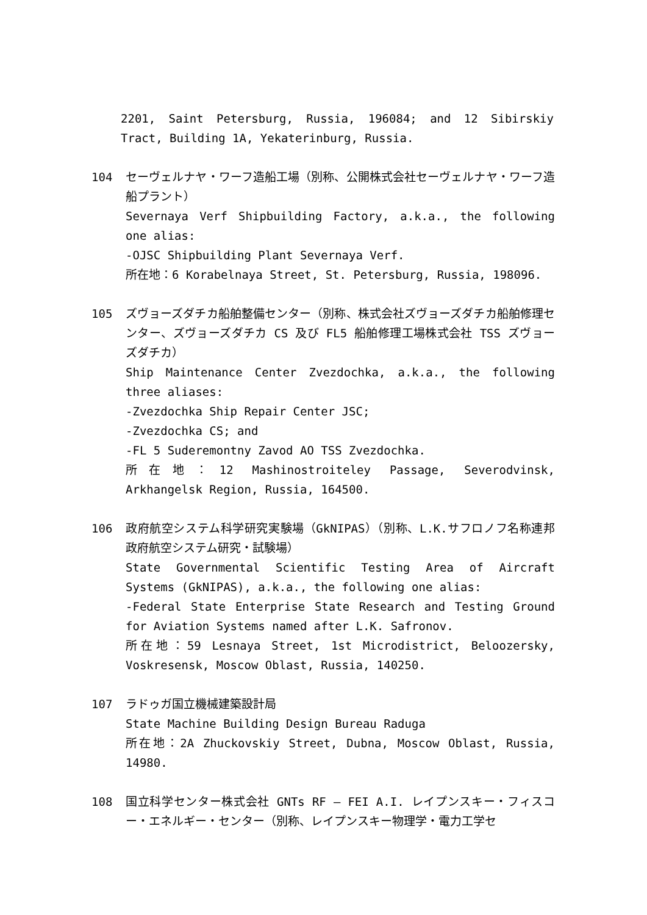2201, Saint Petersburg, Russia, 196084; and 12 Sibirskiy Tract, Building 1A, Yekaterinburg, Russia.
104 セーヴェルナヤ・ワーフ造船工場（別称、公開株式会社セーヴェルナヤ・ワーフ造船プラント）
Severnaya Verf Shipbuilding Factory, a.k.a., the following one alias:
-OJSC Shipbuilding Plant Severnaya Verf.
所在地：6 Korabelnaya Street, St. Petersburg, Russia, 198096.
105 ズヴョーズダチカ船舶整備センター（別称、株式会社ズヴョーズダチカ船舶修理センター、ズヴョーズダチカ CS 及び FL5 船舶修理工場株式会社 TSS ズヴョーズダチカ）
Ship Maintenance Center Zvezdochka, a.k.a., the following three aliases:
-Zvezdochka Ship Repair Center JSC;
-Zvezdochka CS; and
-FL 5 Suderemontny Zavod AO TSS Zvezdochka.
所在地：12 Mashinostroiteley Passage, Severodvinsk, Arkhangelsk Region, Russia, 164500.
106 政府航空システム科学研究実験場（GkNIPAS）（別称、L.K.サフロノフ名称連邦政府航空システム研究・試験場）
State Governmental Scientific Testing Area of Aircraft Systems (GkNIPAS), a.k.a., the following one alias:
-Federal State Enterprise State Research and Testing Ground for Aviation Systems named after L.K. Safronov.
所在地：59 Lesnaya Street, 1st Microdistrict, Beloozersky, Voskresensk, Moscow Oblast, Russia, 140250.
107 ラドゥガ国立機械建築設計局
State Machine Building Design Bureau Raduga
所在地：2A Zhuckovskiy Street, Dubna, Moscow Oblast, Russia, 14980.
108 国立科学センター株式会社 GNTs RF – FEI A.I. レイプンスキー・フィスコー・エネルギー・センター（別称、レイプンスキー物理学・電力工学セ